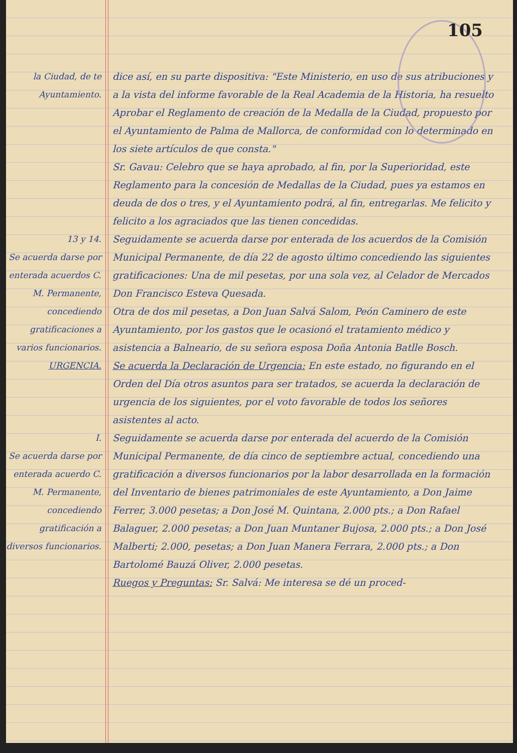105
la Ciudad, de te Ayuntamiento.
dice así, en su parte dispositiva: "Este Ministerio, en uso de sus atribuciones y a la vista del informe favorable de la Real Academia de la Historia, ha resuelto Aprobar el Reglamento de creación de la Medalla de la Ciudad, propuesto por el Ayuntamiento de Palma de Mallorca, de conformidad con lo determinado en los siete artículos de que consta."
Sr. Gavau: Celebro que se haya aprobado, al fin, por la Superioridad, este Reglamento para la concesión de Medallas de la Ciudad, pues ya estamos en deuda de dos o tres, y el Ayuntamiento podrá, al fin, entregarlas. Me felicito y felicito a los agraciados que las tienen concedidas.
13 y 14.
Se acuerda darse por enterada acuerdos C. M. Permanente, concediendo gratificaciones a varios funcionarios.
Seguidamente se acuerda darse por enterada de los acuerdos de la Comisión Municipal Permanente, de día 22 de agosto último concediendo las siguientes gratificaciones: Una de mil pesetas, por una sola vez, al Celador de Mercados Don Francisco Esteva Quesada.
Otra de dos mil pesetas, a Don Juan Salvá Salom, Peón Caminero de este Ayuntamiento, por los gastos que le ocasionó el tratamiento médico y asistencia a Balneario, de su señora esposa Doña Antonia Batlle Bosch.
URGENCIA. Se acuerda la Declaración de Urgencia: En este estado, no figurando en el Orden del Día otros asuntos para ser tratados, se acuerda la declaración de urgencia de los siguientes, por el voto favorable de todos los señores asistentes al acto.
I.
Se acuerda darse por enterada acuerdo C. M. Permanente, concediendo gratificación a diversos funcionarios.
Seguidamente se acuerda darse por enterada del acuerdo de la Comisión Municipal Permanente, de día cinco de septiembre actual, concediendo una gratificación a diversos funcionarios por la labor desarrollada en la formación del Inventario de bienes patrimoniales de este Ayuntamiento, a Don Jaime Ferrer, 3.000 pesetas; a Don José M. Quintana, 2.000 pts.; a Don Rafael Balaguer, 2.000 pesetas; a Don Juan Muntaner Bujosa, 2.000 pts.; a Don José Malberti; 2.000, pesetas; a Don Juan Manera Ferrara, 2.000 pts.; a Don Bartolomé Bauzá Oliver, 2.000 pesetas.
Ruegos y Preguntas: Sr. Salvá: Me interesa se dé un proced-